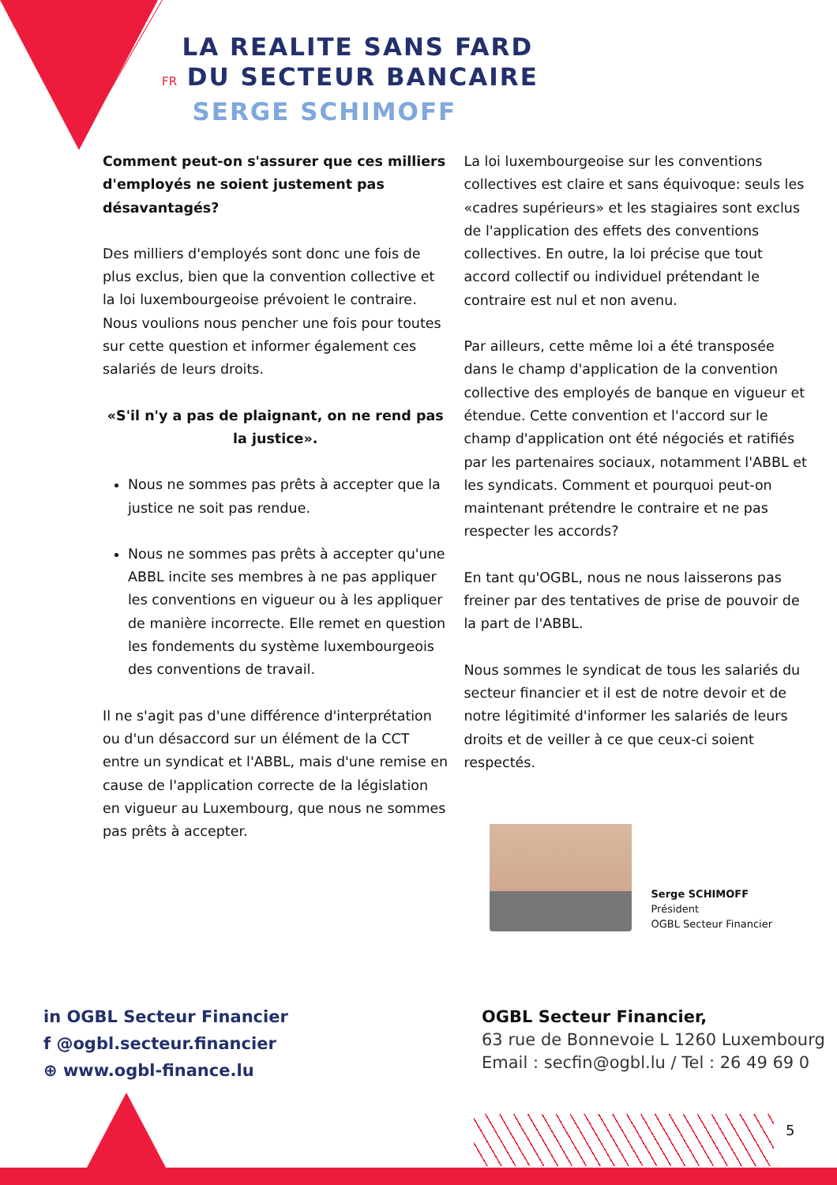LA REALITE SANS FARD
FR DU SECTEUR BANCAIRE
SERGE SCHIMOFF
Comment peut-on s'assurer que ces milliers d'employés ne soient justement pas désavantagés?
Des milliers d'employés sont donc une fois de plus exclus, bien que la convention collective et la loi luxembourgeoise prévoient le contraire. Nous voulions nous pencher une fois pour toutes sur cette question et informer également ces salariés de leurs droits.
«S'il n'y a pas de plaignant, on ne rend pas la justice».
Nous ne sommes pas prêts à accepter que la justice ne soit pas rendue.
Nous ne sommes pas prêts à accepter qu'une ABBL incite ses membres à ne pas appliquer les conventions en vigueur ou à les appliquer de manière incorrecte. Elle remet en question les fondements du système luxembourgeois des conventions de travail.
Il ne s'agit pas d'une différence d'interprétation ou d'un désaccord sur un élément de la CCT entre un syndicat et l'ABBL, mais d'une remise en cause de l'application correcte de la législation en vigueur au Luxembourg, que nous ne sommes pas prêts à accepter.
La loi luxembourgeoise sur les conventions collectives est claire et sans équivoque: seuls les «cadres supérieurs» et les stagiaires sont exclus de l'application des effets des conventions collectives. En outre, la loi précise que tout accord collectif ou individuel prétendant le contraire est nul et non avenu.
Par ailleurs, cette même loi a été transposée dans le champ d'application de la convention collective des employés de banque en vigueur et étendue. Cette convention et l'accord sur le champ d'application ont été négociés et ratifiés par les partenaires sociaux, notamment l'ABBL et les syndicats. Comment et pourquoi peut-on maintenant prétendre le contraire et ne pas respecter les accords?
En tant qu'OGBL, nous ne nous laisserons pas freiner par des tentatives de prise de pouvoir de la part de l'ABBL.
Nous sommes le syndicat de tous les salariés du secteur financier et il est de notre devoir et de notre légitimité d'informer les salariés de leurs droits et de veiller à ce que ceux-ci soient respectés.
Serge SCHIMOFF
Président
OGBL Secteur Financier
in OGBL Secteur Financier
f @ogbl.secteur.financier
⊕ www.ogbl-finance.lu
OGBL Secteur Financier,
63 rue de Bonnevoie L 1260 Luxembourg
Email : secfin@ogbl.lu / Tel : 26 49 69 0
5